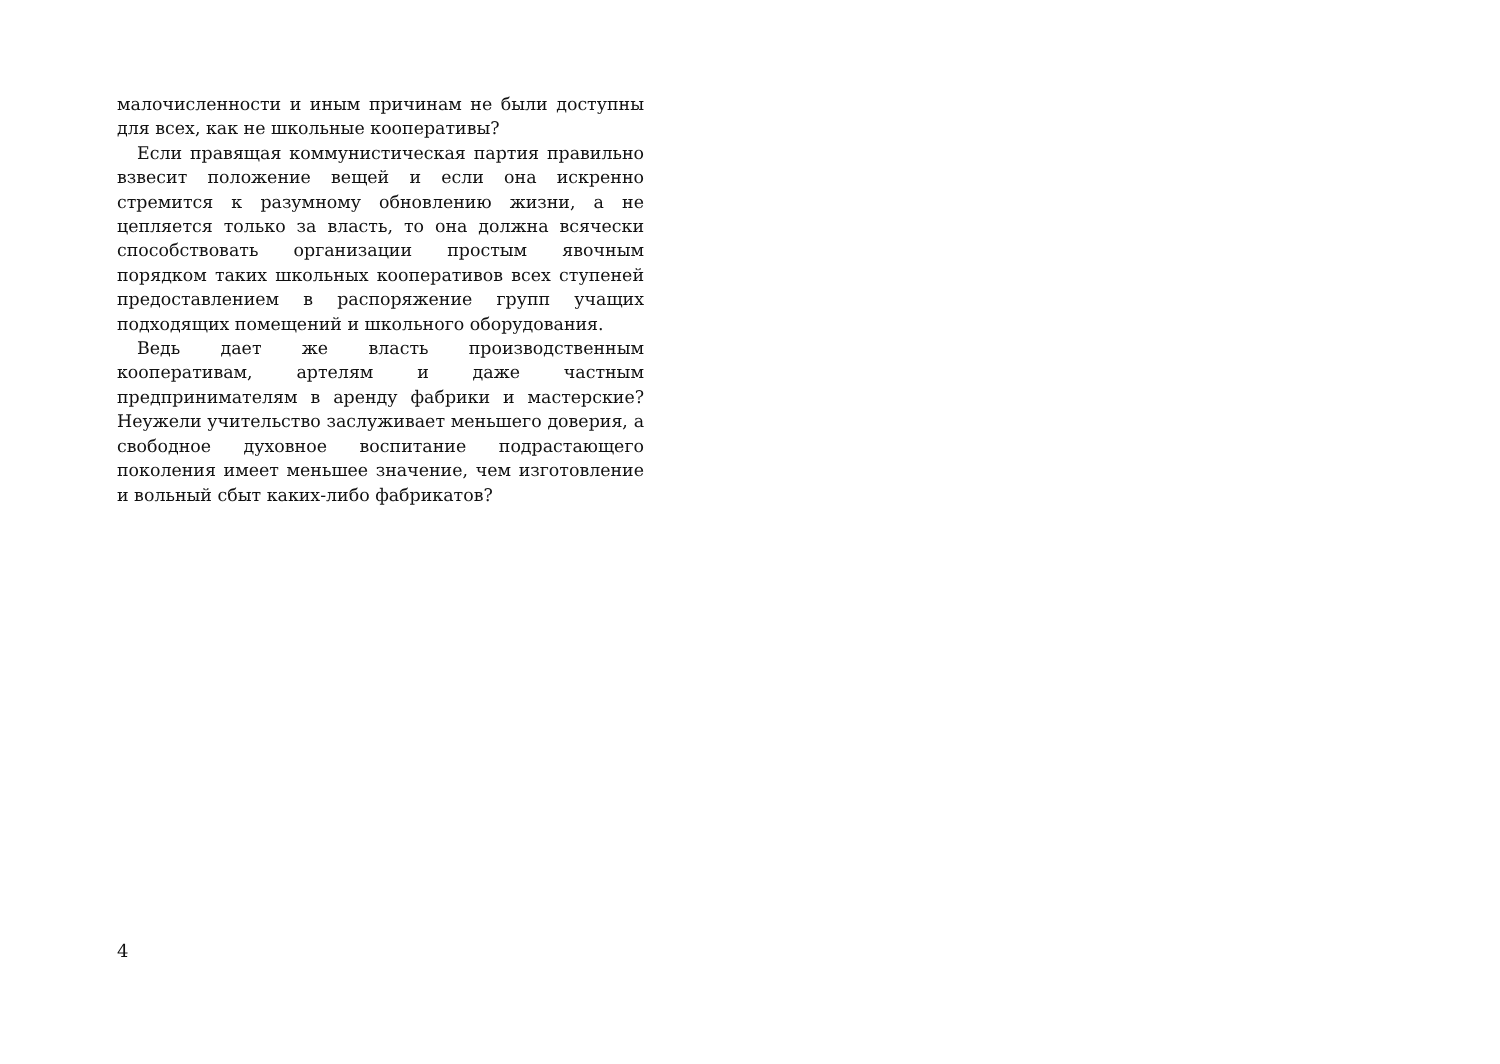малочисленности и иным причинам не были доступны для всех, как не школьные кооперативы?
Если правящая коммунистическая партия правильно взвесит положение вещей и если она искренно стремится к разумному обновлению жизни, а не цепляется только за власть, то она должна всячески способствовать организации простым явочным порядком таких школьных кооперативов всех ступеней предоставлением в распоряжение групп учащих подходящих помещений и школьного оборудования.
Ведь дает же власть производственным кооперативам, артелям и даже частным предпринимателям в аренду фабрики и мастерские? Неужели учительство заслуживает меньшего доверия, а свободное духовное воспитание подрастающего поколения имеет меньшее значение, чем изготовление и вольный сбыт каких-либо фабрикатов?
4